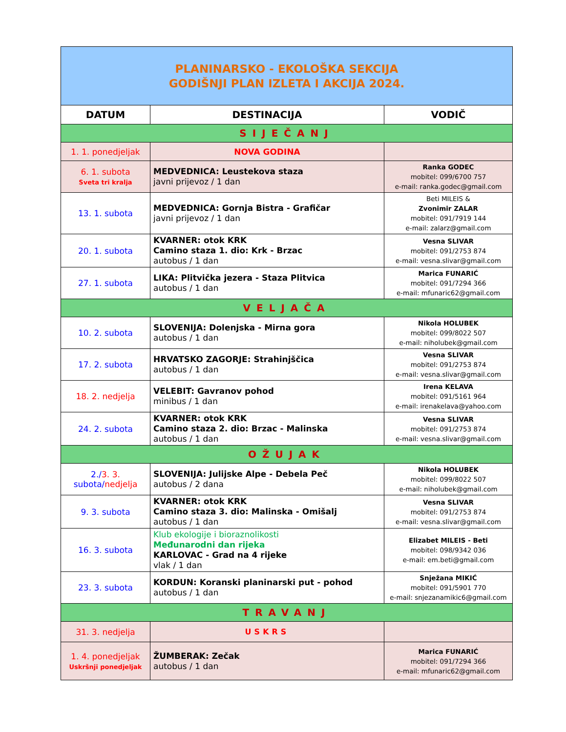| PLANINARSKO - EKOLOŠKA SEKCIJA GODIŠNJI PLAN IZLETA I AKCIJA 2024. | | |
| DATUM | DESTINACIJA | VODIČ |
| SIJEČANJ | | |
| 1. 1. ponedjeljak | NOVA GODINA | |
| 6. 1. subota Sveta tri kralja | MEDVEDNICA: Leustekova staza javni prijevoz / 1 dan | Ranka GODEC mobitel: 099/6700 757 e-mail: ranka.godec@gmail.com |
| 13. 1. subota | MEDVEDNICA: Gornja Bistra - Grafičar javni prijevoz / 1 dan | Beti MILEIS & Zvonimir ZALAR mobitel: 091/7919 144 e-mail: zalarz@gmail.com |
| 20. 1. subota | KVARNER: otok KRK Camino staza 1. dio: Krk - Brzac autobus / 1 dan | Vesna SLIVAR mobitel: 091/2753 874 e-mail: vesna.slivar@gmail.com |
| 27. 1. subota | LIKA: Plitvička jezera - Staza Plitvica autobus / 1 dan | Marica FUNARIĆ mobitel: 091/7294 366 e-mail: mfunaric62@gmail.com |
| VELJAČA | | |
| 10. 2. subota | SLOVENIJA: Dolenjska - Mirna gora autobus / 1 dan | Nikola HOLUBEK mobitel: 099/8022 507 e-mail: niholubek@gmail.com |
| 17. 2. subota | HRVATSKO ZAGORJE: Strahinjščica autobus / 1 dan | Vesna SLIVAR mobitel: 091/2753 874 e-mail: vesna.slivar@gmail.com |
| 18. 2. nedjelja | VELEBIT: Gavranov pohod minibus / 1 dan | Irena KELAVA mobitel: 091/5161 964 e-mail: irenakelava@yahoo.com |
| 24. 2. subota | KVARNER: otok KRK Camino staza 2. dio: Brzac - Malinska autobus / 1 dan | Vesna SLIVAR mobitel: 091/2753 874 e-mail: vesna.slivar@gmail.com |
| OŽUJAK | | |
| 2./ 3. 3. subota/ nedjelja | SLOVENIJA: Julijske Alpe - Debela Peč autobus / 2 dana | Nikola HOLUBEK mobitel: 099/8022 507 e-mail: niholubek@gmail.com |
| 9. 3. subota | KVARNER: otok KRK Camino staza 3. dio: Malinska - Omišalj autobus / 1 dan | Vesna SLIVAR mobitel: 091/2753 874 e-mail: vesna.slivar@gmail.com |
| 16. 3. subota | Klub ekologije i bioraznolikosti Međunarodni dan rijeka KARLOVAC - Grad na 4 rijeke vlak / 1 dan | Elizabet MILEIS - Beti mobitel: 098/9342 036 e-mail: em.beti@gmail.com |
| 23. 3. subota | KORDUN: Koranski planinarski put - pohod autobus / 1 dan | Snježana MIKIĆ mobitel: 091/5901 770 e-mail: snjezanamikic6@gmail.com |
| TRAVANJ | | |
| 31. 3. nedjelja | USKRS | |
| 1. 4. ponedjeljak Uskršnji ponedjeljak | ŽUMBERAK: Zečak autobus / 1 dan | Marica FUNARIĆ mobitel: 091/7294 366 e-mail: mfunaric62@gmail.com |